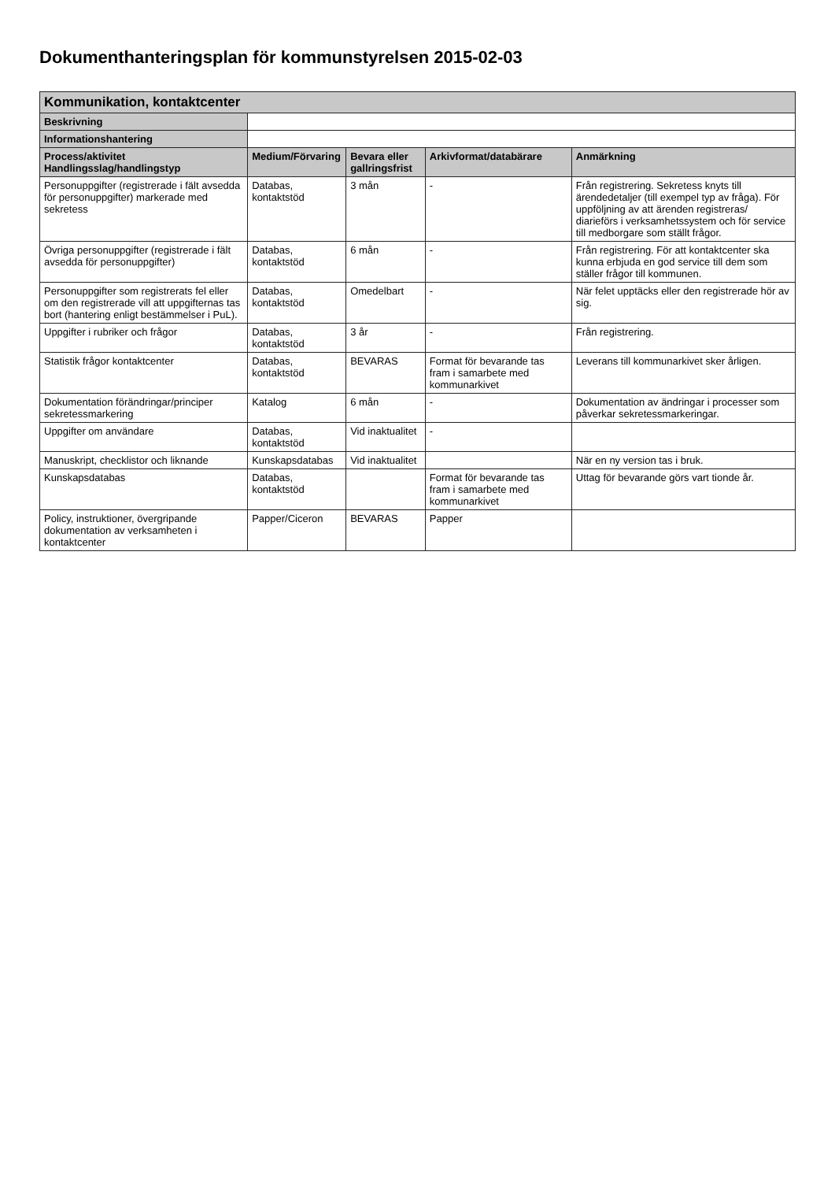Dokumenthanteringsplan för kommunstyrelsen 2015-02-03
| Kommunikation, kontaktcenter | | | | |
| --- | --- | --- | --- | --- |
| Beskrivning | | | | |
| Informationshantering | | | | |
| Process/aktivitet Handlingsslag/handlingstyp | Medium/Förvaring | Bevara eller gallringsfrist | Arkivformat/databärare | Anmärkning |
| Personuppgifter (registrerade i fält avsedda för personuppgifter) markerade med sekretess | Databas, kontaktstöd | 3 mån | - | Från registrering. Sekretess knyts till ärendedetaljer (till exempel typ av fråga). För uppföljning av att ärenden registreras/ diarieförs i verksamhetssystem och för service till medborgare som ställt frågor. |
| Övriga personuppgifter (registrerade i fält avsedda för personuppgifter) | Databas, kontaktstöd | 6 mån | - | Från registrering. För att kontaktcenter ska kunna erbjuda en god service till dem som ställer frågor till kommunen. |
| Personuppgifter som registrerats fel eller om den registrerade vill att uppgifternas tas bort (hantering enligt bestämmelser i PuL). | Databas, kontaktstöd | Omedelbart | - | När felet upptäcks eller den registrerade hör av sig. |
| Uppgifter i rubriker och frågor | Databas, kontaktstöd | 3 år | - | Från registrering. |
| Statistik frågor kontaktcenter | Databas, kontaktstöd | BEVARAS | Format för bevarande tas fram i samarbete med kommunarkivet | Leverans till kommunarkivet sker årligen. |
| Dokumentation förändringar/principer sekretessmarkering | Katalog | 6 mån | - | Dokumentation av ändringar i processer som påverkar sekretessmarkeringar. |
| Uppgifter om användare | Databas, kontaktstöd | Vid inaktualitet | - | |
| Manuskript, checklistor och liknande | Kunskapsdatabas | Vid inaktualitet | | När en ny version tas i bruk. |
| Kunskapsdatabas | Databas, kontaktstöd | | Format för bevarande tas fram i samarbete med kommunarkivet | Uttag för bevarande görs vart tionde år. |
| Policy, instruktioner, övergripande dokumentation av verksamheten i kontaktcenter | Papper/Ciceron | BEVARAS | Papper | |